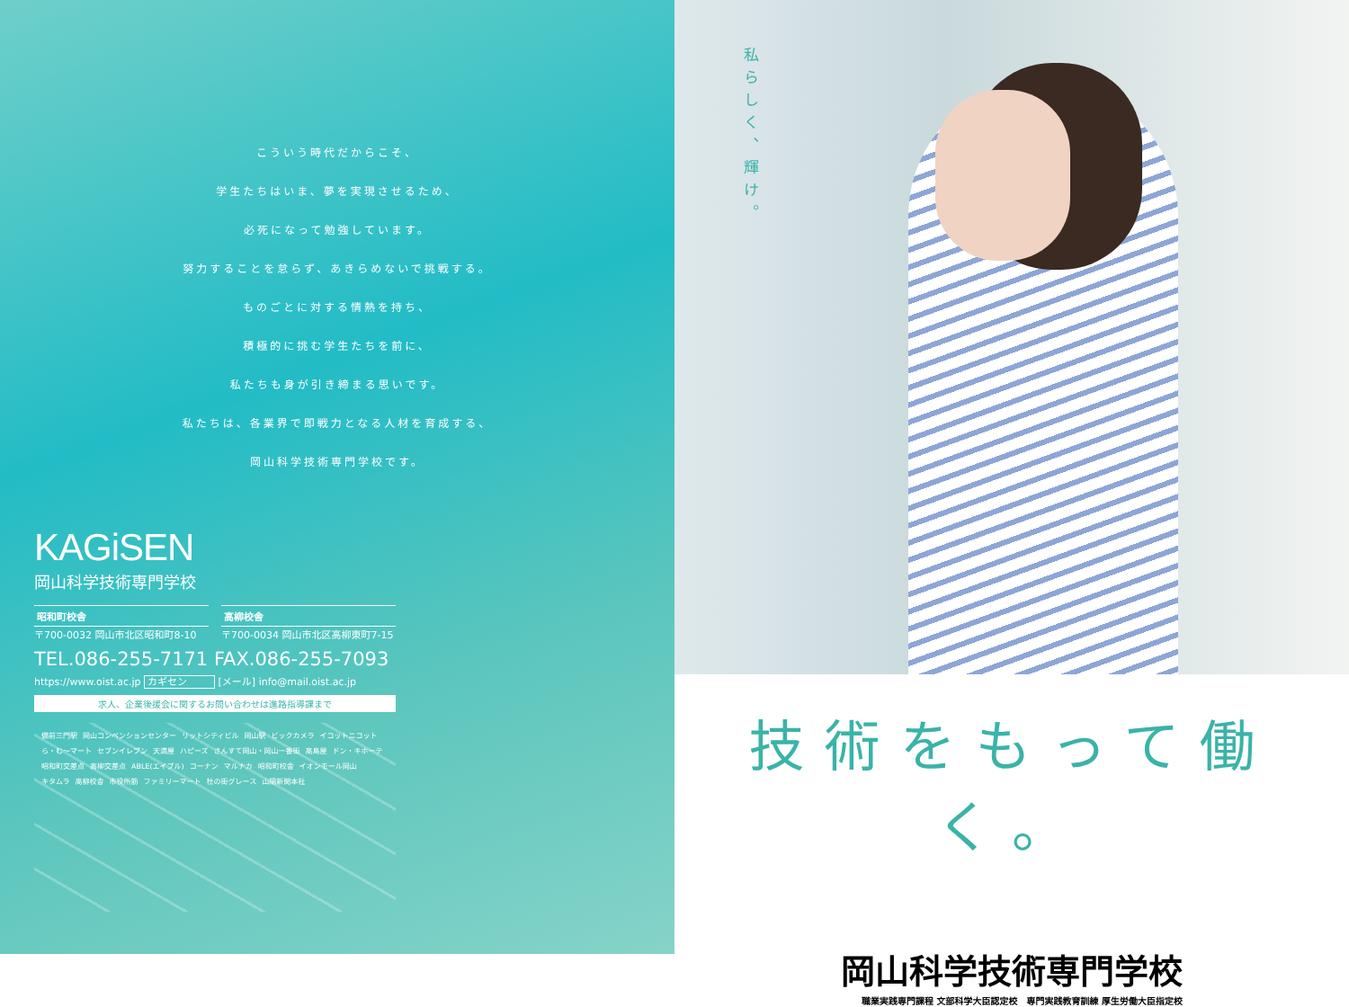こういう時代だからこそ、
学生たちはいま、夢を実現させるため、
必死になって勉強しています。
努力することを怠らず、あきらめないで挑戦する。
ものごとに対する情熱を持ち、
積極的に挑む学生たちを前に、
私たちも身が引き締まる思いです。
私たちは、各業界で即戦力となる人材を育成する、
岡山科学技術専門学校です。
KAGiSEN
岡山科学技術専門学校
昭和町校舎
〒700-0032 岡山市北区昭和町8-10
高柳校舎
〒700-0034 岡山市北区高柳東町7-15
TEL.086-255-7171 FAX.086-255-7093
https://www.oist.ac.jp カギセン [メール] info@mail.oist.ac.jp
求人、企業後援会に関するお問い合わせは進路指導課まで
備前三門駅 岡山コンベンションセンター リットシティビル 岡山駅 ビックカメラ イコットニコット ら・む～マート セブンイレブン 天満屋 ハピーズ さんすて岡山・岡山一番街 高島屋 ドン・キホーテ 昭和町交差点 高柳交差点 ABLE(エイブル) コーナン マルナカ 昭和町校舎 イオンモール岡山 キタムラ 高柳校舎 市役所筋 ファミリーマート 杜の街グレース 山陽新聞本社
私らしく、輝け。
技術をもって働く。
岡山科学技術専門学校
職業実践専門課程 文部科学大臣認定校　専門実践教育訓練 厚生労働大臣指定校